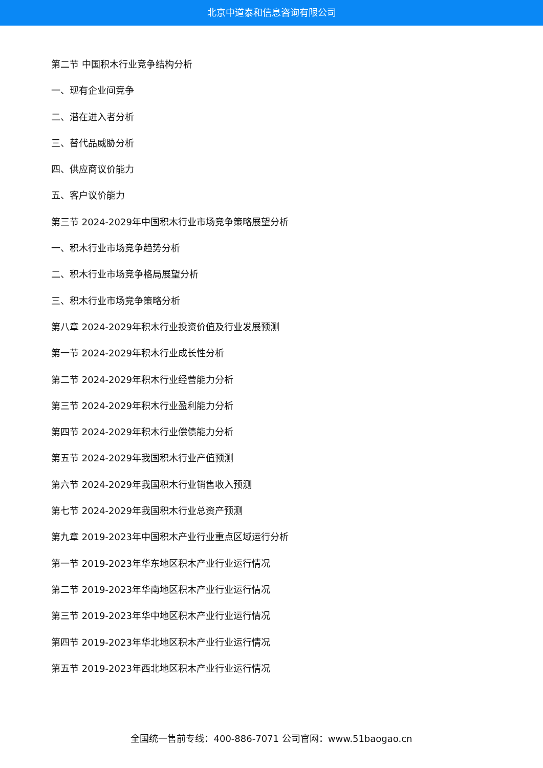北京中道泰和信息咨询有限公司
第二节 中国积木行业竞争结构分析
一、现有企业间竞争
二、潜在进入者分析
三、替代品威胁分析
四、供应商议价能力
五、客户议价能力
第三节 2024-2029年中国积木行业市场竞争策略展望分析
一、积木行业市场竞争趋势分析
二、积木行业市场竞争格局展望分析
三、积木行业市场竞争策略分析
第八章 2024-2029年积木行业投资价值及行业发展预测
第一节 2024-2029年积木行业成长性分析
第二节 2024-2029年积木行业经营能力分析
第三节 2024-2029年积木行业盈利能力分析
第四节 2024-2029年积木行业偿债能力分析
第五节 2024-2029年我国积木行业产值预测
第六节 2024-2029年我国积木行业销售收入预测
第七节 2024-2029年我国积木行业总资产预测
第九章 2019-2023年中国积木产业行业重点区域运行分析
第一节 2019-2023年华东地区积木产业行业运行情况
第二节 2019-2023年华南地区积木产业行业运行情况
第三节 2019-2023年华中地区积木产业行业运行情况
第四节 2019-2023年华北地区积木产业行业运行情况
第五节 2019-2023年西北地区积木产业行业运行情况
全国统一售前专线：400-886-7071 公司官网：www.51baogao.cn